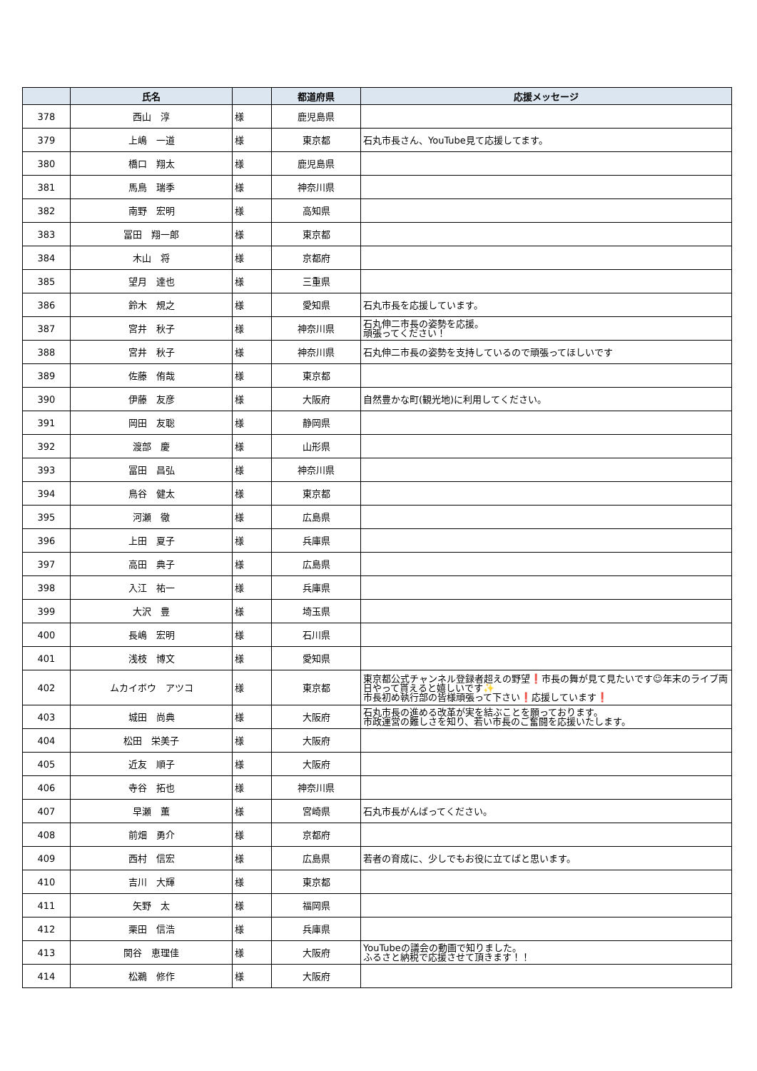| | 氏名 | | 都道府県 | 応援メッセージ |
| --- | --- | --- | --- | --- |
| 378 | 西山 淳 | 様 | 鹿児島県 | |
| 379 | 上嶋 一道 | 様 | 東京都 | 石丸市長さん、YouTube見て応援してます。 |
| 380 | 橋口 翔太 | 様 | 鹿児島県 | |
| 381 | 馬鳥 瑞季 | 様 | 神奈川県 | |
| 382 | 南野 宏明 | 様 | 高知県 | |
| 383 | 冨田 翔一郎 | 様 | 東京都 | |
| 384 | 木山 将 | 様 | 京都府 | |
| 385 | 望月 達也 | 様 | 三重県 | |
| 386 | 鈴木 規之 | 様 | 愛知県 | 石丸市長を応援しています。 |
| 387 | 宮井 秋子 | 様 | 神奈川県 | 石丸伸二市長の姿勢を応援。 頑張ってください！ |
| 388 | 宮井 秋子 | 様 | 神奈川県 | 石丸伸二市長の姿勢を支持しているので頑張ってほしいです |
| 389 | 佐藤 侑哉 | 様 | 東京都 | |
| 390 | 伊藤 友彦 | 様 | 大阪府 | 自然豊かな町(観光地)に利用してください。 |
| 391 | 岡田 友聡 | 様 | 静岡県 | |
| 392 | 渡部 慶 | 様 | 山形県 | |
| 393 | 冨田 昌弘 | 様 | 神奈川県 | |
| 394 | 鳥谷 健太 | 様 | 東京都 | |
| 395 | 河瀬 徹 | 様 | 広島県 | |
| 396 | 上田 夏子 | 様 | 兵庫県 | |
| 397 | 高田 典子 | 様 | 広島県 | |
| 398 | 入江 祐一 | 様 | 兵庫県 | |
| 399 | 大沢 豊 | 様 | 埼玉県 | |
| 400 | 長嶋 宏明 | 様 | 石川県 | |
| 401 | 浅枝 博文 | 様 | 愛知県 | |
| 402 | ムカイボウ アツコ | 様 | 東京都 | 東京都公式チャンネル登録者超えの野望❗市長の舞が見て見たいです☺年末のライブ両日やって貰えると嬉しいです✨ 市長初め執行部の皆様頑張って下さい❗応援しています❗ |
| 403 | 城田 尚典 | 様 | 大阪府 | 石丸市長の進める改革が実を結ぶことを願っております。 市政運営の難しさを知り、若い市長のご奮闘を応援いたします。 |
| 404 | 松田 栄美子 | 様 | 大阪府 | |
| 405 | 近友 順子 | 様 | 大阪府 | |
| 406 | 寺谷 拓也 | 様 | 神奈川県 | |
| 407 | 早瀬 薫 | 様 | 宮崎県 | 石丸市長がんばってください。 |
| 408 | 前畑 勇介 | 様 | 京都府 | |
| 409 | 西村 信宏 | 様 | 広島県 | 若者の育成に、少しでもお役に立てばと思います。 |
| 410 | 吉川 大輝 | 様 | 東京都 | |
| 411 | 矢野 太 | 様 | 福岡県 | |
| 412 | 栗田 信浩 | 様 | 兵庫県 | |
| 413 | 関谷 恵理佳 | 様 | 大阪府 | YouTubeの議会の動画で知りました。 ふるさと納税で応援させて頂きます！！ |
| 414 | 松鵜 修作 | 様 | 大阪府 | |